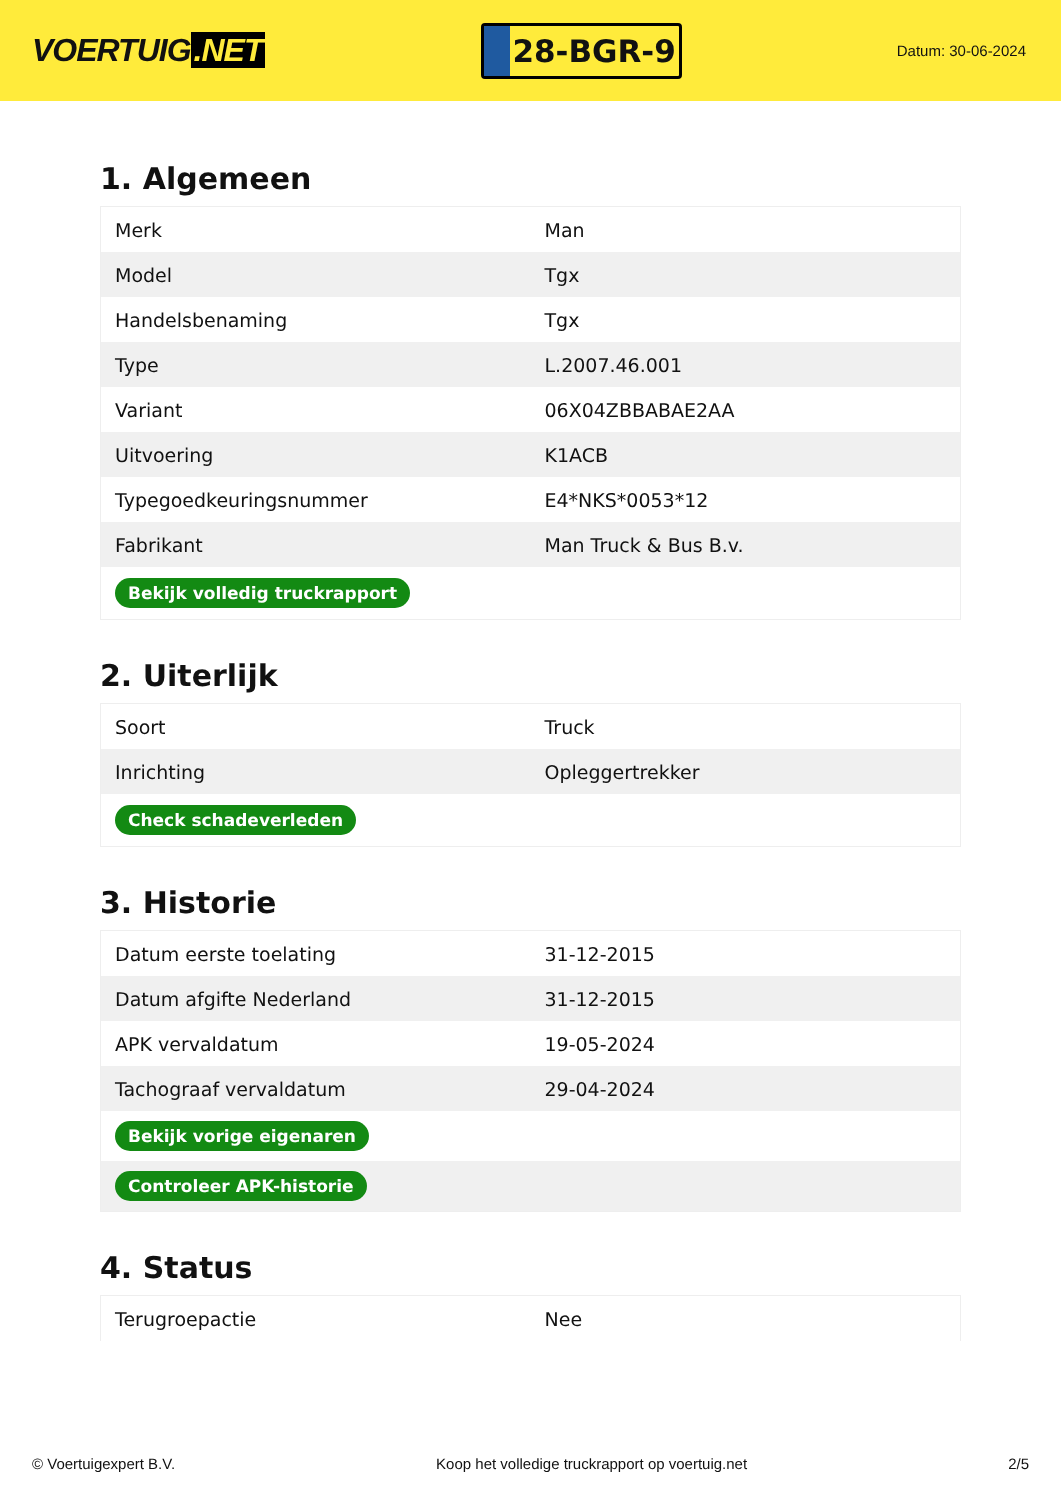VOERTUIG.NET
28-BGR-9
Datum: 30-06-2024
1. Algemeen
| Merk | Man |
| Model | Tgx |
| Handelsbenaming | Tgx |
| Type | L.2007.46.001 |
| Variant | 06X04ZBBABAE2AA |
| Uitvoering | K1ACB |
| Typegoedkeuringsnummer | E4*NKS*0053*12 |
| Fabrikant | Man Truck & Bus B.v. |
| Bekijk volledig truckrapport | |
2. Uiterlijk
| Soort | Truck |
| Inrichting | Opleggertrekker |
| Check schadeverleden | |
3. Historie
| Datum eerste toelating | 31-12-2015 |
| Datum afgifte Nederland | 31-12-2015 |
| APK vervaldatum | 19-05-2024 |
| Tachograaf vervaldatum | 29-04-2024 |
| Bekijk vorige eigenaren | |
| Controleer APK-historie | |
4. Status
| Terugroepactie | Nee |
© Voertuigexpert B.V. Koop het volledige truckrapport op voertuig.net 2/5